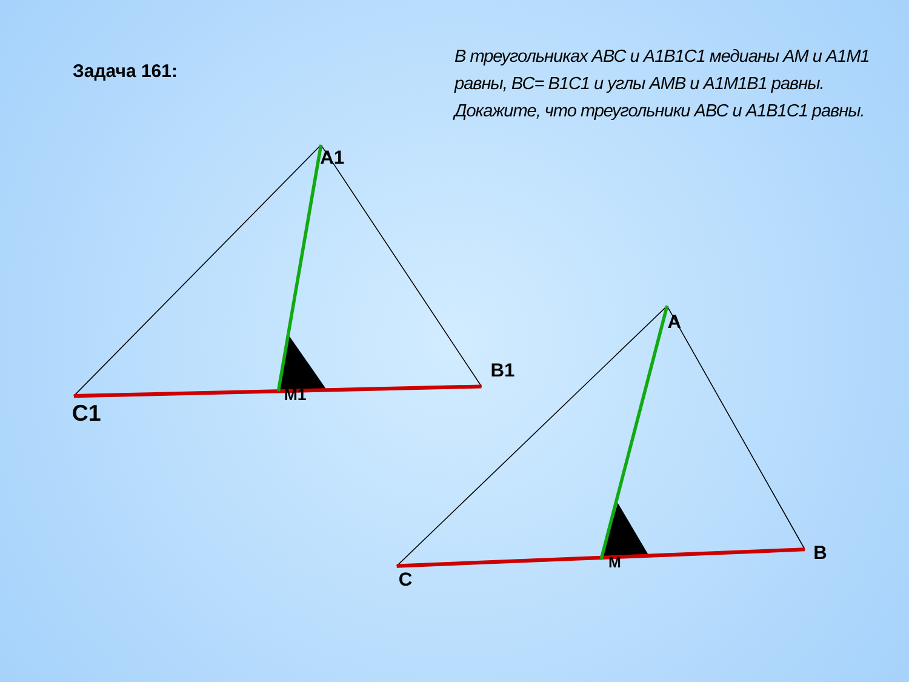Задача 161:
В треугольниках АВС и А1В1С1 медианы АМ и А1М1 равны, ВС= В1С1 и углы АМВ и А1М1В1 равны. Докажите, что треугольники АВС и А1В1С1 равны.
A1
B1
C1
M1
A
B
C
M